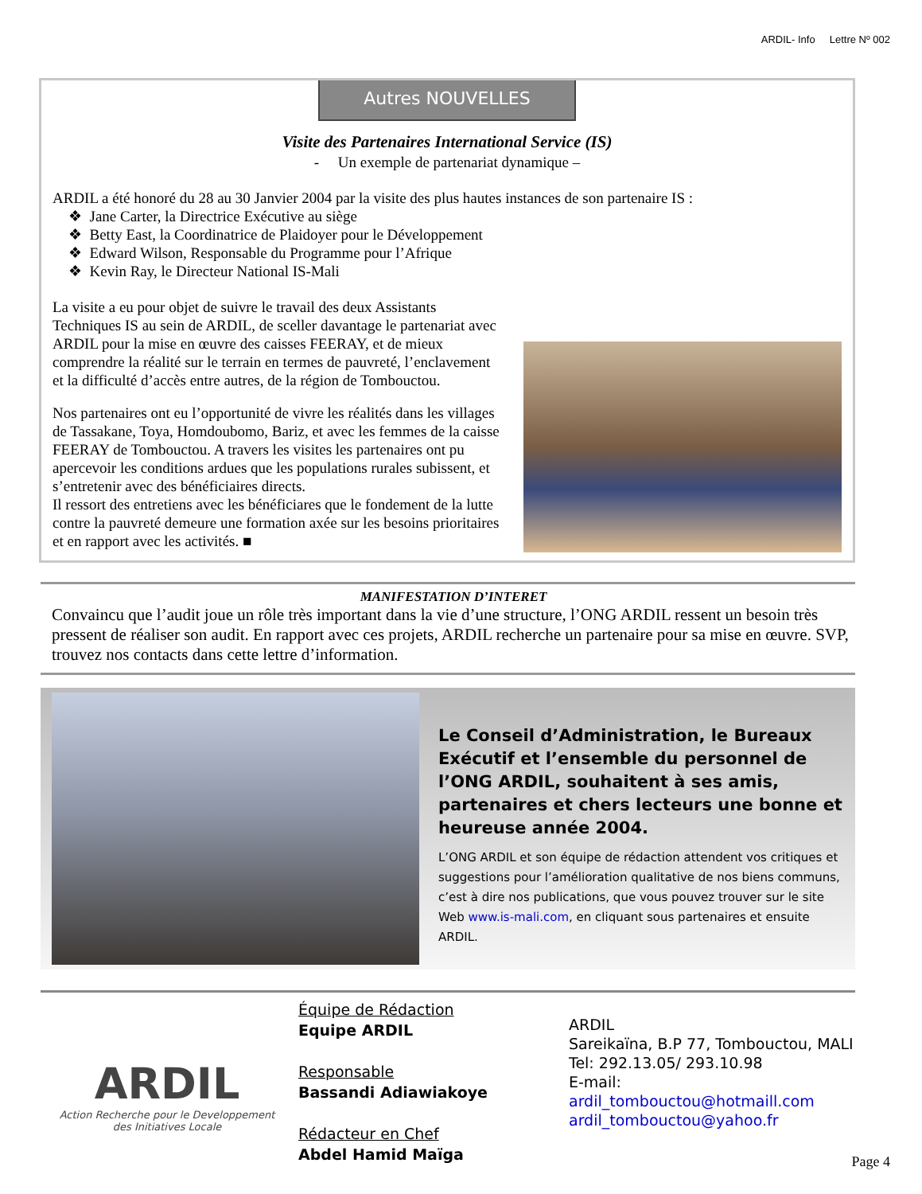ARDIL- Info Lettre Nº 002
Autres NOUVELLES
Visite des Partenaires International Service (IS)
- Un exemple de partenariat dynamique –
ARDIL a été honoré du 28 au 30 Janvier 2004 par la visite des plus hautes instances de son partenaire IS :
❖ Jane Carter, la Directrice Exécutive au siège
❖ Betty East, la Coordinatrice de Plaidoyer pour le Développement
❖ Edward Wilson, Responsable du Programme pour l’Afrique
❖ Kevin Ray, le Directeur National IS-Mali
La visite a eu pour objet de suivre le travail des deux Assistants Techniques IS au sein de ARDIL, de sceller davantage le partenariat avec ARDIL pour la mise en œuvre des caisses FEERAY, et de mieux comprendre la réalité sur le terrain en termes de pauvreté, l’enclavement et la difficulté d’accès entre autres, de la région de Tombouctou.
Nos partenaires ont eu l’opportunité de vivre les réalités dans les villages de Tassakane, Toya, Homdoubomo, Bariz, et avec les femmes de la caisse FEERAY de Tombouctou. A travers les visites les partenaires ont pu apercevoir les conditions ardues que les populations rurales subissent, et s’entretenir avec des bénéficiaires directs.
Il ressort des entretiens avec les bénéficiares que le fondement de la lutte contre la pauvreté demeure une formation axée sur les besoins prioritaires et en rapport avec les activités. ■
MANIFESTATION D’INTERET
Convaincu que l’audit joue un rôle très important dans la vie d’une structure, l’ONG ARDIL ressent un besoin très pressent de réaliser son audit. En rapport avec ces projets, ARDIL recherche un partenaire pour sa mise en œuvre. SVP, trouvez nos contacts dans cette lettre d’information.
Le Conseil d’Administration, le Bureaux Exécutif et l’ensemble du personnel de l’ONG ARDIL, souhaitent à ses amis, partenaires et chers lecteurs une bonne et heureuse année 2004.
L’ONG ARDIL et son équipe de rédaction attendent vos critiques et suggestions pour l’amélioration qualitative de nos biens communs, c’est à dire nos publications, que vous pouvez trouver sur le site Web www.is-mali.com, en cliquant sous partenaires et ensuite ARDIL.
ARDIL
Action Recherche pour le Developpement des Initiatives Locale
Équipe de Rédaction
Equipe ARDIL
Responsable
Bassandi Adiawiakoye
Rédacteur en Chef
Abdel Hamid Maïga
ARDIL
Sareikaïna, B.P 77, Tombouctou, MALI
Tel: 292.13.05/ 293.10.98
E-mail:
ardil_tombouctou@hotmaill.com
ardil_tombouctou@yahoo.fr
Page 4